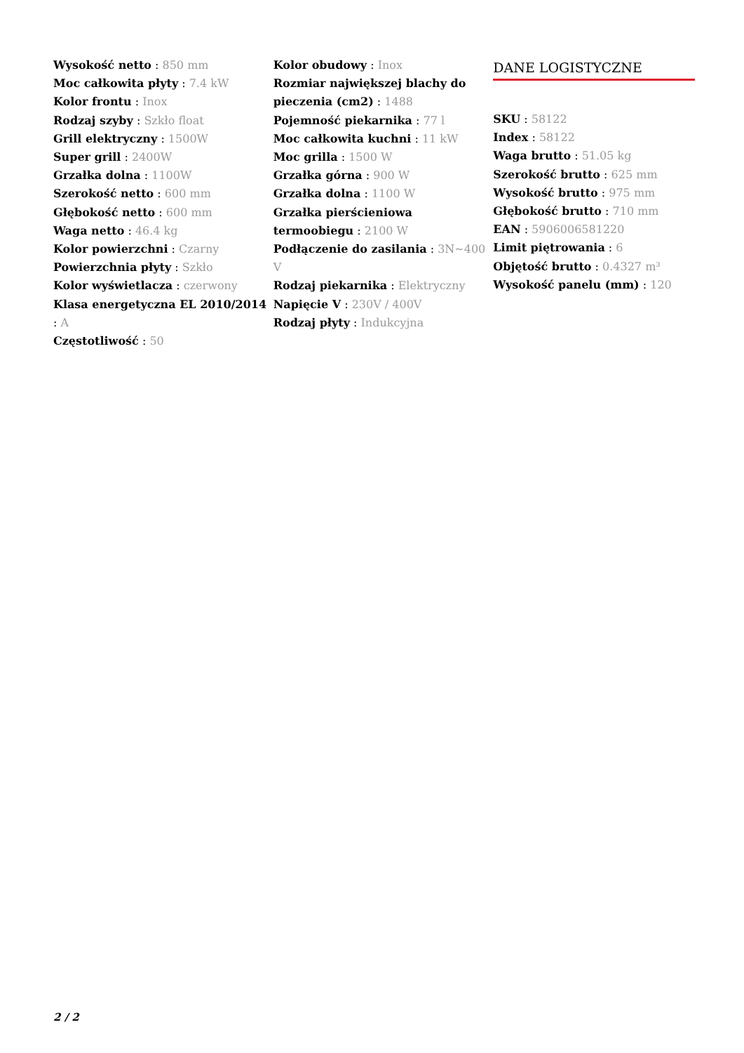Wysokość netto : 850 mm
Moc całkowita płyty : 7.4 kW
Kolor frontu : Inox
Rodzaj szyby : Szkło float
Grill elektryczny : 1500W
Super grill : 2400W
Grzałka dolna : 1100W
Szerokość netto : 600 mm
Głębokość netto : 600 mm
Waga netto : 46.4 kg
Kolor powierzchni : Czarny
Powierzchnia płyty : Szkło
Kolor wyświetlacza : czerwony
Klasa energetyczna EL 2010/2014 : A
Częstotliwość : 50
Kolor obudowy : Inox
Rozmiar największej blachy do pieczenia (cm2) : 1488
Pojemność piekarnika : 77 l
Moc całkowita kuchni : 11 kW
Moc grilla : 1500 W
Grzałka górna : 900 W
Grzałka dolna : 1100 W
Grzałka pierścieniowa termoobiegu : 2100 W
Podłączenie do zasilania : 3N~400 V
Rodzaj piekarnika : Elektryczny
Napięcie V : 230V / 400V
Rodzaj płyty : Indukcyjna
DANE LOGISTYCZNE
SKU : 58122
Index : 58122
Waga brutto : 51.05 kg
Szerokość brutto : 625 mm
Wysokość brutto : 975 mm
Głębokość brutto : 710 mm
EAN : 5906006581220
Limit piętrowania : 6
Objętość brutto : 0.4327 m³
Wysokość panelu (mm) : 120
2 / 2